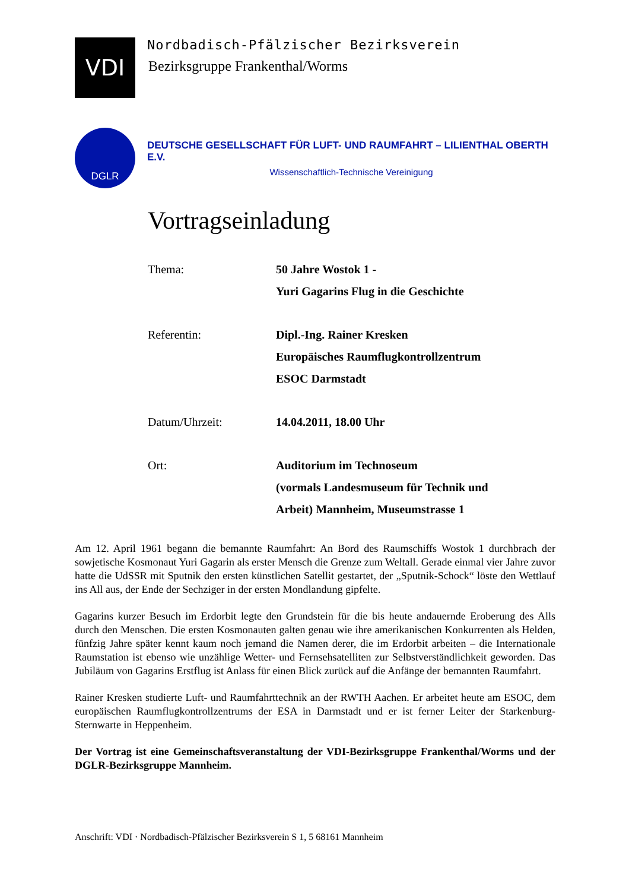VDI
Nordbadisch-Pfälzischer Bezirksverein
Bezirksgruppe Frankenthal/Worms
DGLR
DEUTSCHE GESELLSCHAFT FÜR LUFT- UND RAUMFAHRT – LILIENTHAL OBERTH E.V.
Wissenschaftlich-Technische Vereinigung
Vortragseinladung
Thema: 50 Jahre Wostok 1 -
Yuri Gagarins Flug in die Geschichte
Referentin: Dipl.-Ing. Rainer Kresken
Europäisches Raumflugkontrollzentrum
ESOC Darmstadt
Datum/Uhrzeit: 14.04.2011, 18.00 Uhr
Ort: Auditorium im Technoseum
(vormals Landesmuseum für Technik und
Arbeit) Mannheim, Museumstrasse 1
Am 12. April 1961 begann die bemannte Raumfahrt: An Bord des Raumschiffs Wostok 1 durchbrach der sowjetische Kosmonaut Yuri Gagarin als erster Mensch die Grenze zum Weltall. Gerade einmal vier Jahre zuvor hatte die UdSSR mit Sputnik den ersten künstlichen Satellit gestartet, der „Sputnik-Schock“ löste den Wettlauf ins All aus, der Ende der Sechziger in der ersten Mondlandung gipfelte.
Gagarins kurzer Besuch im Erdorbit legte den Grundstein für die bis heute andauernde Eroberung des Alls durch den Menschen. Die ersten Kosmonauten galten genau wie ihre amerikanischen Konkurrenten als Helden, fünfzig Jahre später kennt kaum noch jemand die Namen derer, die im Erdorbit arbeiten – die Internationale Raumstation ist ebenso wie unzählige Wetter- und Fernsehsatelliten zur Selbstverständlichkeit geworden. Das Jubiläum von Gagarins Erstflug ist Anlass für einen Blick zurück auf die Anfänge der bemannten Raumfahrt.
Rainer Kresken studierte Luft- und Raumfahrttechnik an der RWTH Aachen. Er arbeitet heute am ESOC, dem europäischen Raumflugkontrollzentrums der ESA in Darmstadt und er ist ferner Leiter der Starkenburg-Sternwarte in Heppenheim.
Der Vortrag ist eine Gemeinschaftsveranstaltung der VDI-Bezirksgruppe Frankenthal/Worms und der DGLR-Bezirksgruppe Mannheim.
Anschrift: VDI · Nordbadisch-Pfälzischer Bezirksverein S 1, 5 68161 Mannheim